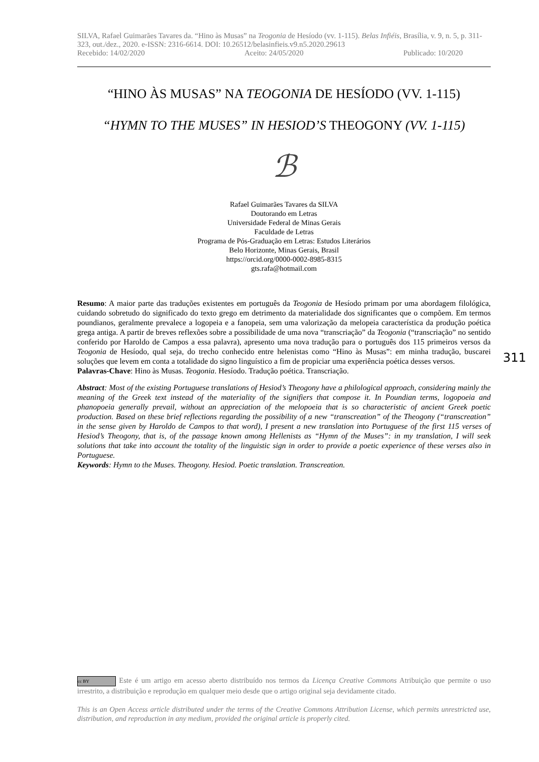SILVA, Rafael Guimarães Tavares da. “Hino às Musas” na Teogonia de Hesíodo (vv. 1-115). Belas Infiéis, Brasília, v. 9, n. 5, p. 311-323, out./dez., 2020. e-ISSN: 2316-6614. DOI: 10.26512/belasinfieis.v9.n5.2020.29613
Recebido: 14/02/2020 Aceito: 24/05/2020 Publicado: 10/2020
“HINO ÀS MUSAS” NA TEOGONIA DE HESÍODO (VV. 1-115)
“HYMN TO THE MUSES” IN HESIOD’S THEOGONY (VV. 1-115)
ℬ
Rafael Guimarães Tavares da SILVA
Doutorando em Letras
Universidade Federal de Minas Gerais
Faculdade de Letras
Programa de Pós-Graduação em Letras: Estudos Literários
Belo Horizonte, Minas Gerais, Brasil
https://orcid.org/0000-0002-8985-8315
gts.rafa@hotmail.com
Resumo: A maior parte das traduções existentes em português da Teogonia de Hesíodo primam por uma abordagem filológica, cuidando sobretudo do significado do texto grego em detrimento da materialidade dos significantes que o compõem. Em termos poundianos, geralmente prevalece a logopeia e a fanopeia, sem uma valorização da melopeia característica da produção poética grega antiga. A partir de breves reflexões sobre a possibilidade de uma nova “transcriação” da Teogonia (“transcriação” no sentido conferido por Haroldo de Campos a essa palavra), apresento uma nova tradução para o português dos 115 primeiros versos da Teogonia de Hesíodo, qual seja, do trecho conhecido entre helenistas como “Hino às Musas”: em minha tradução, buscarei soluções que levem em conta a totalidade do signo linguístico a fim de propiciar uma experiência poética desses versos.
Palavras-Chave: Hino às Musas. Teogonia. Hesíodo. Tradução poética. Transcriação.
Abstract: Most of the existing Portuguese translations of Hesiod’s Theogony have a philological approach, considering mainly the meaning of the Greek text instead of the materiality of the signifiers that compose it. In Poundian terms, logopoeia and phanopoeia generally prevail, without an appreciation of the melopoeia that is so characteristic of ancient Greek poetic production. Based on these brief reflections regarding the possibility of a new “transcreation” of the Theogony (“transcreation” in the sense given by Haroldo de Campos to that word), I present a new translation into Portuguese of the first 115 verses of Hesiod’s Theogony, that is, of the passage known among Hellenists as “Hymn of the Muses”: in my translation, I will seek solutions that take into account the totality of the linguistic sign in order to provide a poetic experience of these verses also in Portuguese.
Keywords: Hymn to the Muses. Theogony. Hesiod. Poetic translation. Transcreation.
311
cc BY Este é um artigo em acesso aberto distribuído nos termos da Licença Creative Commons Atribuição que permite o uso irrestrito, a distribuição e reprodução em qualquer meio desde que o artigo original seja devidamente citado.
This is an Open Access article distributed under the terms of the Creative Commons Attribution License, which permits unrestricted use, distribution, and reproduction in any medium, provided the original article is properly cited.